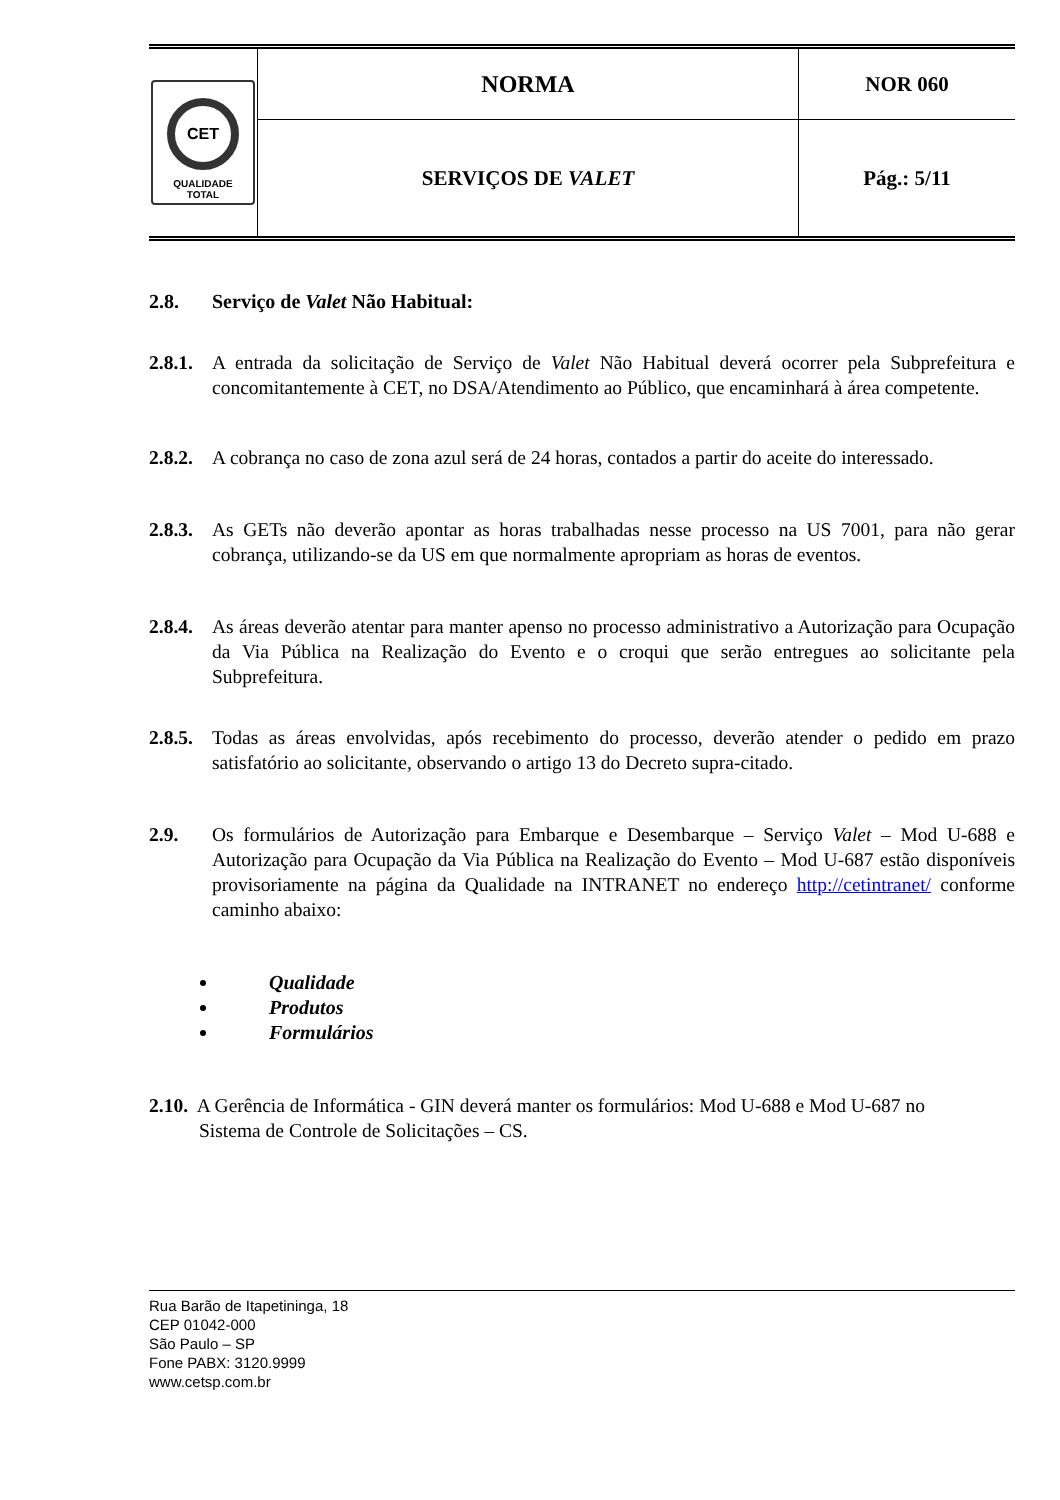| CET QUALIDADE TOTAL | NORMA | NOR 060 |
| | SERVIÇOS DE VALET | Pág.: 5/11 |
2.8. Serviço de Valet Não Habitual:
2.8.1. A entrada da solicitação de Serviço de Valet Não Habitual deverá ocorrer pela Subprefeitura e concomitantemente à CET, no DSA/Atendimento ao Público, que encaminhará à área competente.
2.8.2. A cobrança no caso de zona azul será de 24 horas, contados a partir do aceite do interessado.
2.8.3. As GETs não deverão apontar as horas trabalhadas nesse processo na US 7001, para não gerar cobrança, utilizando-se da US em que normalmente apropriam as horas de eventos.
2.8.4. As áreas deverão atentar para manter apenso no processo administrativo a Autorização para Ocupação da Via Pública na Realização do Evento e o croqui que serão entregues ao solicitante pela Subprefeitura.
2.8.5. Todas as áreas envolvidas, após recebimento do processo, deverão atender o pedido em prazo satisfatório ao solicitante, observando o artigo 13 do Decreto supra-citado.
2.9. Os formulários de Autorização para Embarque e Desembarque – Serviço Valet – Mod U-688 e Autorização para Ocupação da Via Pública na Realização do Evento – Mod U-687 estão disponíveis provisoriamente na página da Qualidade na INTRANET no endereço http://cetintranet/ conforme caminho abaixo:
Qualidade
Produtos
Formulários
2.10. A Gerência de Informática - GIN deverá manter os formulários: Mod U-688 e Mod U-687 no
Sistema de Controle de Solicitações – CS.
Rua Barão de Itapetininga, 18
CEP 01042-000
São Paulo – SP
Fone PABX: 3120.9999
www.cetsp.com.br